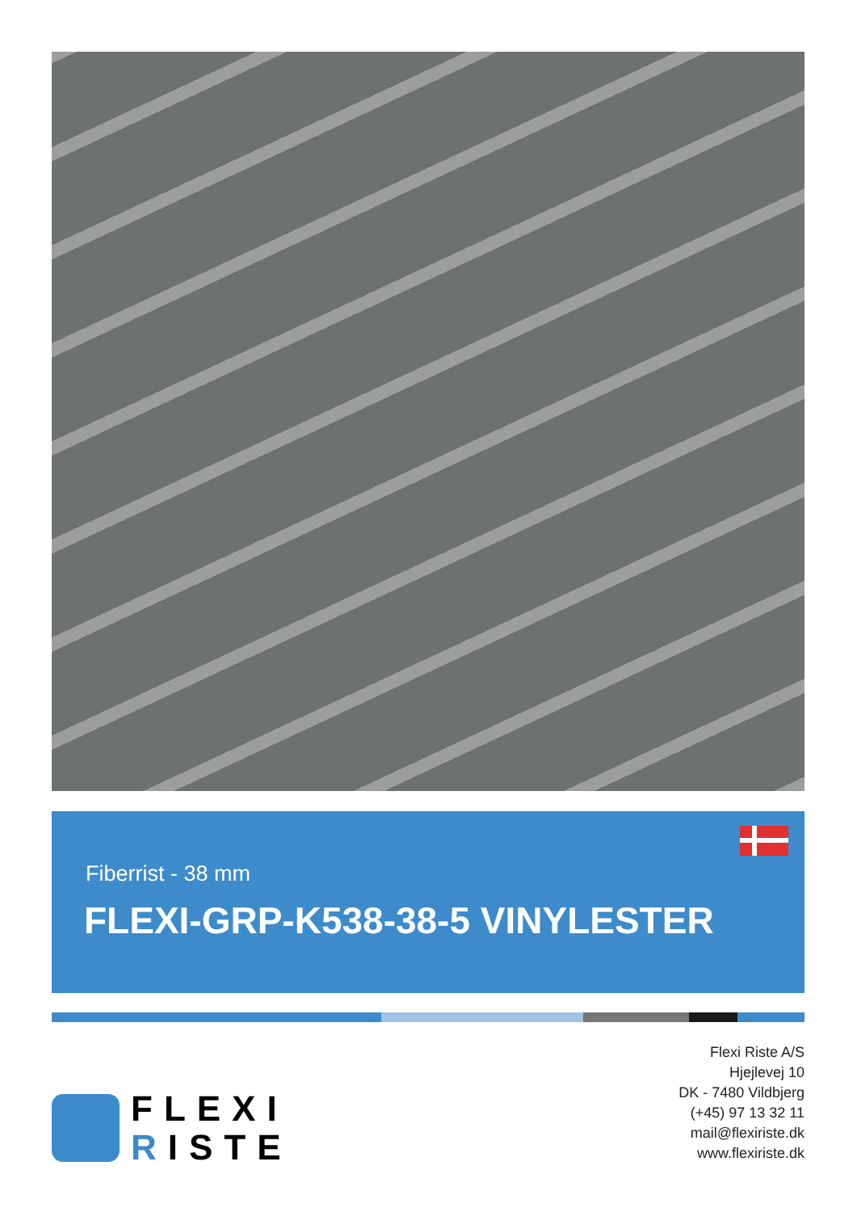Fiberrist - 38 mm
FLEXI-GRP-K538-38-5 VINYLESTER
FLEXI
RISTE
Flexi Riste A/S
Hjejlevej 10
DK - 7480 Vildbjerg
(+45) 97 13 32 11
mail@flexiriste.dk
www.flexiriste.dk